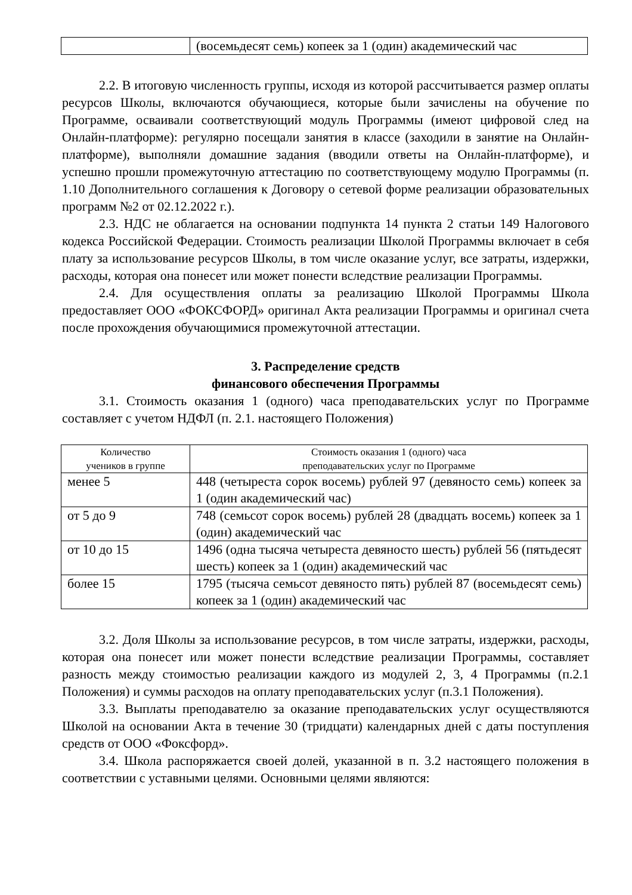| | (восемьдесят семь) копеек за 1 (один) академический час |
2.2. В итоговую численность группы, исходя из которой рассчитывается размер оплаты ресурсов Школы, включаются обучающиеся, которые были зачислены на обучение по Программе, осваивали соответствующий модуль Программы (имеют цифровой след на Онлайн-платформе): регулярно посещали занятия в классе (заходили в занятие на Онлайн-платформе), выполняли домашние задания (вводили ответы на Онлайн-платформе), и успешно прошли промежуточную аттестацию по соответствующему модулю Программы (п. 1.10 Дополнительного соглашения к Договору о сетевой форме реализации образовательных программ №2 от 02.12.2022 г.).
2.3. НДС не облагается на основании подпункта 14 пункта 2 статьи 149 Налогового кодекса Российской Федерации. Стоимость реализации Школой Программы включает в себя плату за использование ресурсов Школы, в том числе оказание услуг, все затраты, издержки, расходы, которая она понесет или может понести вследствие реализации Программы.
2.4. Для осуществления оплаты за реализацию Школой Программы Школа предоставляет ООО «ФОКСФОРД» оригинал Акта реализации Программы и оригинал счета после прохождения обучающимися промежуточной аттестации.
3. Распределение средств
финансового обеспечения Программы
3.1. Стоимость оказания 1 (одного) часа преподавательских услуг по Программе составляет с учетом НДФЛ (п. 2.1. настоящего Положения)
| Количество учеников в группе | Стоимость оказания 1 (одного) часа преподавательских услуг по Программе |
| --- | --- |
| менее 5 | 448 (четыреста сорок восемь) рублей 97 (девяносто семь) копеек за 1 (один академический час) |
| от 5 до 9 | 748 (семьсот сорок восемь) рублей 28 (двадцать восемь) копеек за 1 (один) академический час |
| от 10 до 15 | 1496 (одна тысяча четыреста девяносто шесть) рублей 56 (пятьдесят шесть) копеек за 1 (один) академический час |
| более 15 | 1795 (тысяча семьсот девяносто пять) рублей 87 (восемьдесят семь) копеек за 1 (один) академический час |
3.2. Доля Школы за использование ресурсов, в том числе затраты, издержки, расходы, которая она понесет или может понести вследствие реализации Программы, составляет разность между стоимостью реализации каждого из модулей 2, 3, 4 Программы (п.2.1 Положения) и суммы расходов на оплату преподавательских услуг (п.3.1 Положения).
3.3. Выплаты преподавателю за оказание преподавательских услуг осуществляются Школой на основании Акта в течение 30 (тридцати) календарных дней с даты поступления средств от ООО «Фоксфорд».
3.4. Школа распоряжается своей долей, указанной в п. 3.2 настоящего положения в соответствии с уставными целями. Основными целями являются: